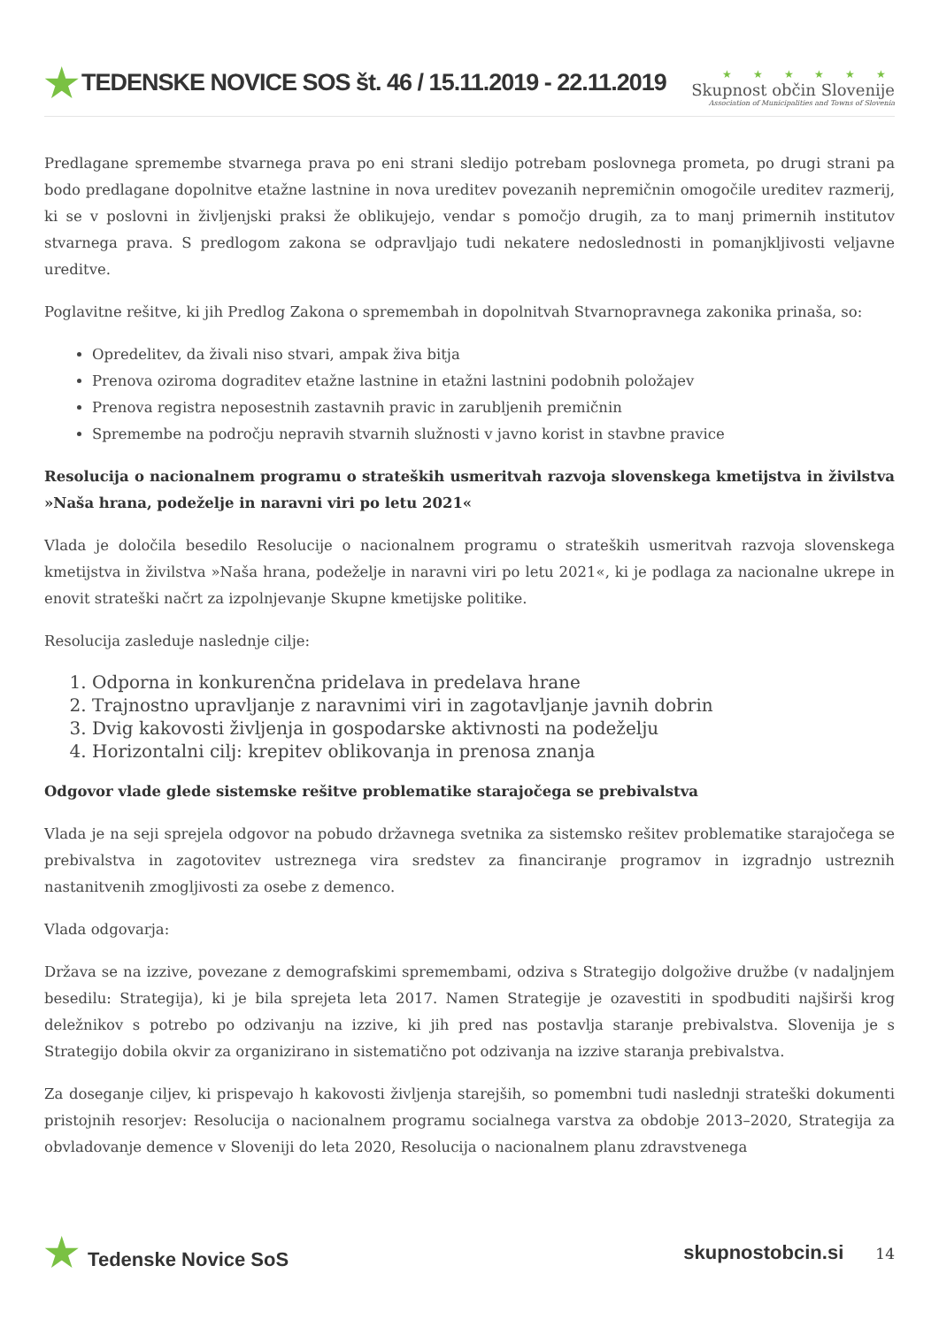★ TEDENSKE NOVICE SOS št. 46 / 15.11.2019 - 22.11.2019
★ ★ ★ ★ ★ ★
Skupnost občin Slovenije
Association of Municipalities and Towns of Slovenia
Predlagane spremembe stvarnega prava po eni strani sledijo potrebam poslovnega prometa, po drugi strani pa bodo predlagane dopolnitve etažne lastnine in nova ureditev povezanih nepremičnin omogočile ureditev razmerij, ki se v poslovni in življenjski praksi že oblikujejo, vendar s pomočjo drugih, za to manj primernih institutov stvarnega prava. S predlogom zakona se odpravljajo tudi nekatere nedoslednosti in pomanjkljivosti veljavne ureditve.
Poglavitne rešitve, ki jih Predlog Zakona o spremembah in dopolnitvah Stvarnopravnega zakonika prinaša, so:
Opredelitev, da živali niso stvari, ampak živa bitja
Prenova oziroma dograditev etažne lastnine in etažni lastnini podobnih položajev
Prenova registra neposestnih zastavnih pravic in zarubljenih premičnin
Spremembe na področju nepravih stvarnih služnosti v javno korist in stavbne pravice
Resolucija o nacionalnem programu o strateških usmeritvah razvoja slovenskega kmetijstva in živilstva »Naša hrana, podeželje in naravni viri po letu 2021«
Vlada je določila besedilo Resolucije o nacionalnem programu o strateških usmeritvah razvoja slovenskega kmetijstva in živilstva »Naša hrana, podeželje in naravni viri po letu 2021«, ki je podlaga za nacionalne ukrepe in enovit strateški načrt za izpolnjevanje Skupne kmetijske politike.
Resolucija zasleduje naslednje cilje:
1. Odporna in konkurenčna pridelava in predelava hrane
2. Trajnostno upravljanje z naravnimi viri in zagotavljanje javnih dobrin
3. Dvig kakovosti življenja in gospodarske aktivnosti na podeželju
4. Horizontalni cilj: krepitev oblikovanja in prenosa znanja
Odgovor vlade glede sistemske rešitve problematike starajočega se prebivalstva
Vlada je na seji sprejela odgovor na pobudo državnega svetnika za sistemsko rešitev problematike starajočega se prebivalstva in zagotovitev ustreznega vira sredstev za financiranje programov in izgradnjo ustreznih nastanitvenih zmogljivosti za osebe z demenco.
Vlada odgovarja:
Država se na izzive, povezane z demografskimi spremembami, odziva s Strategijo dolgožive družbe (v nadaljnjem besedilu: Strategija), ki je bila sprejeta leta 2017. Namen Strategije je ozavestiti in spodbuditi najširši krog deležnikov s potrebo po odzivanju na izzive, ki jih pred nas postavlja staranje prebivalstva. Slovenija je s Strategijo dobila okvir za organizirano in sistematično pot odzivanja na izzive staranja prebivalstva.
Za doseganje ciljev, ki prispevajo h kakovosti življenja starejših, so pomembni tudi naslednji strateški dokumenti pristojnih resorjev: Resolucija o nacionalnem programu socialnega varstva za obdobje 2013–2020, Strategija za obvladovanje demence v Sloveniji do leta 2020, Resolucija o nacionalnem planu zdravstvenega
★ Tedenske Novice SoS skupnostobcin.si 14